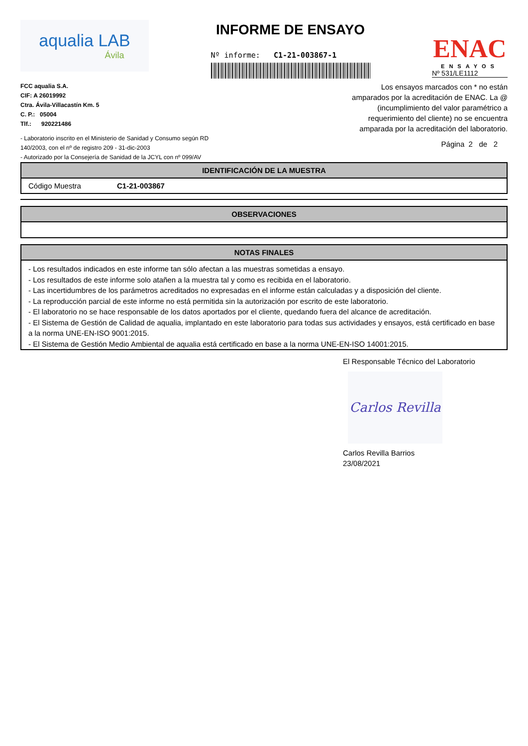aqualia LAB
Ávila
INFORME DE ENSAYO
Nº informe: C1-21-003867-1
ENAC
ENSAYOS
Nº 531/LE1112
FCC aqualia S.A.
CIF: A 26019992
Ctra. Ávila-Villacastín Km. 5
C. P.: 05004
Tlf.: 920221486
- Laboratorio inscrito en el Ministerio de Sanidad y Consumo según RD 140/2003, con el nº de registro 209 - 31-dic-2003
- Autorizado por la Consejería de Sanidad de la JCYL con nº 099/AV
Los ensayos marcados con * no están amparados por la acreditación de ENAC. La @ (incumplimiento del valor paramétrico a requerimiento del cliente) no se encuentra amparada por la acreditación del laboratorio.
Página 2 de 2
| IDENTIFICACIÓN DE LA MUESTRA | |
| --- | --- |
| Código Muestra | C1-21-003867 |
| OBSERVACIONES |
| --- |
| NOTAS FINALES |
| --- |
| - Los resultados indicados en este informe tan sólo afectan a las muestras sometidas a ensayo. - Los resultados de este informe solo atañen a la muestra tal y como es recibida en el laboratorio. - Las incertidumbres de los parámetros acreditados no expresadas en el informe están calculadas y a disposición del cliente. - La reproducción parcial de este informe no está permitida sin la autorización por escrito de este laboratorio. - El laboratorio no se hace responsable de los datos aportados por el cliente, quedando fuera del alcance de acreditación. - El Sistema de Gestión de Calidad de aqualia, implantado en este laboratorio para todas sus actividades y ensayos, está certificado en base a la norma UNE-EN-ISO 9001:2015. - El Sistema de Gestión Medio Ambiental de aqualia está certificado en base a la norma UNE-EN-ISO 14001:2015. |
El Responsable Técnico del Laboratorio
Carlos Revilla
Carlos Revilla Barrios
23/08/2021